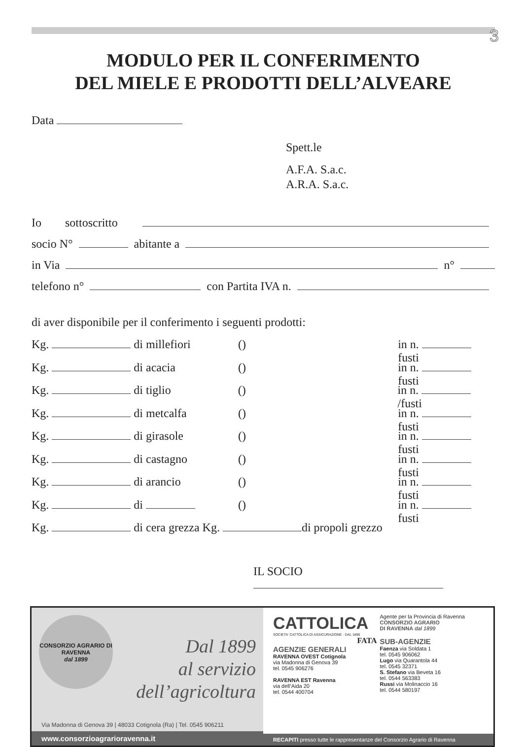3
MODULO PER IL CONFERIMENTO
DEL MIELE E PRODOTTI DELL’ALVEARE
Data
Spett.le
A.F.A. S.a.c.
A.R.A. S.a.c.
Io sottoscritto
socio N° abitante a
in Via n°
telefono n° con Partita IVA n.
di aver disponibile per il conferimento i seguenti prodotti:
Kg. di millefiori () in n. fusti
Kg. di acacia () in n. fusti
Kg. di tiglio () in n. /fusti
Kg. di metcalfa () in n. fusti
Kg. di girasole () in n. fusti
Kg. di castagno () in n. fusti
Kg. di arancio () in n. fusti
Kg. di () in n. fusti
Kg. di cera grezza Kg. di propoli grezzo
IL SOCIO
CONSORZIO AGRARIO DI RAVENNA
dal 1899
Dal 1899
al servizio
dell’agricoltura
Via Madonna di Genova 39 | 48033 Cotignola (Ra) | Tel. 0545 906211
www.consorzioagrarioravenna.it
CATTOLICA
SOCIETA' CATTOLICA DI ASSICURAZIONE · DAL 1896
FATA
AGENZIE GENERALI
RAVENNA OVEST Cotignola
via Madonna di Genova 39
tel. 0545 906276
RAVENNA EST Ravenna
via dell’Aida 20
tel. 0544 400704
Agente per la Provincia di Ravenna
CONSORZIO AGRARIO
DI RAVENNA dal 1899
SUB-AGENZIE
Faenza via Soldata 1
tel. 0545 906062
Lugo via Quarantola 44
tel. 0545 32371
S. Stefano via Beveta 16
tel. 0544 563383
Russi via Molinaccio 16
tel. 0544 580197
RECAPITI presso tutte le rappresentanze del Consorzio Agrario di Ravenna